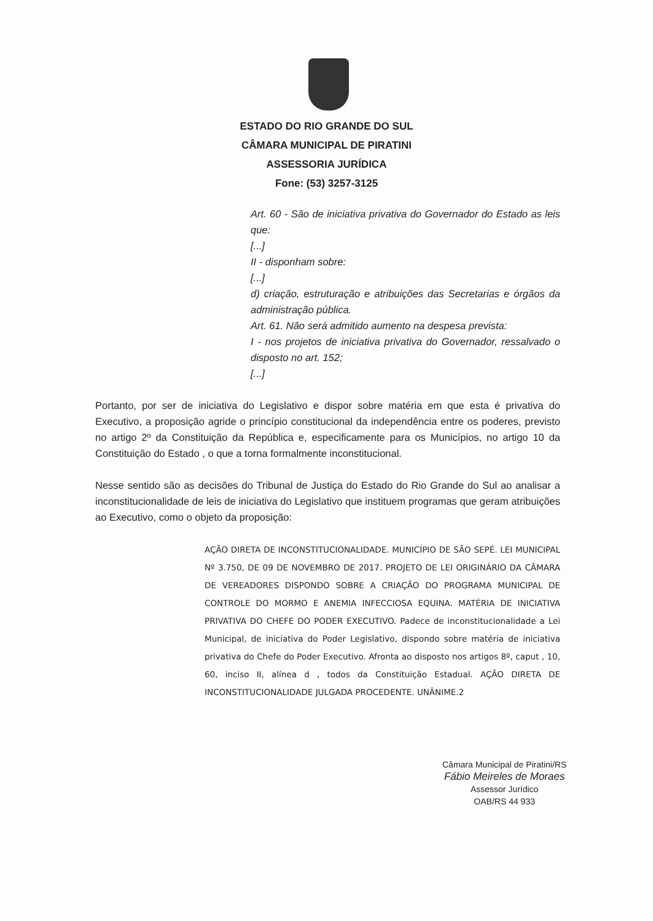ESTADO DO RIO GRANDE DO SUL
CÂMARA MUNICIPAL DE PIRATINI
ASSESSORIA JURÍDICA
Fone: (53) 3257-3125
Art. 60 - São de iniciativa privativa do Governador do Estado as leis que:
[...]
II - disponham sobre:
[...]
d) criação, estruturação e atribuições das Secretarias e órgãos da administração pública.
Art. 61. Não será admitido aumento na despesa prevista:
I - nos projetos de iniciativa privativa do Governador, ressalvado o disposto no art. 152;
[...]
Portanto, por ser de iniciativa do Legislativo e dispor sobre matéria em que esta é privativa do Executivo, a proposição agride o princípio constitucional da independência entre os poderes, previsto no artigo 2º da Constituição da República e, especificamente para os Municípios, no artigo 10 da Constituição do Estado , o que a torna formalmente inconstitucional.
Nesse sentido são as decisões do Tribunal de Justiça do Estado do Rio Grande do Sul ao analisar a inconstitucionalidade de leis de iniciativa do Legislativo que instituem programas que geram atribuições ao Executivo, como o objeto da proposição:
AÇÃO DIRETA DE INCONSTITUCIONALIDADE. MUNICÍPIO DE SÃO SEPÉ. LEI MUNICIPAL Nº 3.750, DE 09 DE NOVEMBRO DE 2017. PROJETO DE LEI ORIGINÁRIO DA CÂMARA DE VEREADORES DISPONDO SOBRE A CRIAÇÃO DO PROGRAMA MUNICIPAL DE CONTROLE DO MORMO E ANEMIA INFECCIOSA EQUINA. MATÉRIA DE INICIATIVA PRIVATIVA DO CHEFE DO PODER EXECUTIVO. Padece de inconstitucionalidade a Lei Municipal, de iniciativa do Poder Legislativo, dispondo sobre matéria de iniciativa privativa do Chefe do Poder Executivo. Afronta ao disposto nos artigos 8º, caput , 10, 60, inciso II, alínea d , todos da Constituição Estadual. AÇÃO DIRETA DE INCONSTITUCIONALIDADE JULGADA PROCEDENTE. UNÂNIME.2
Câmara Municipal de Piratini/RS
Fábio Meireles de Moraes
Assessor Jurídico
OAB/RS 44 933